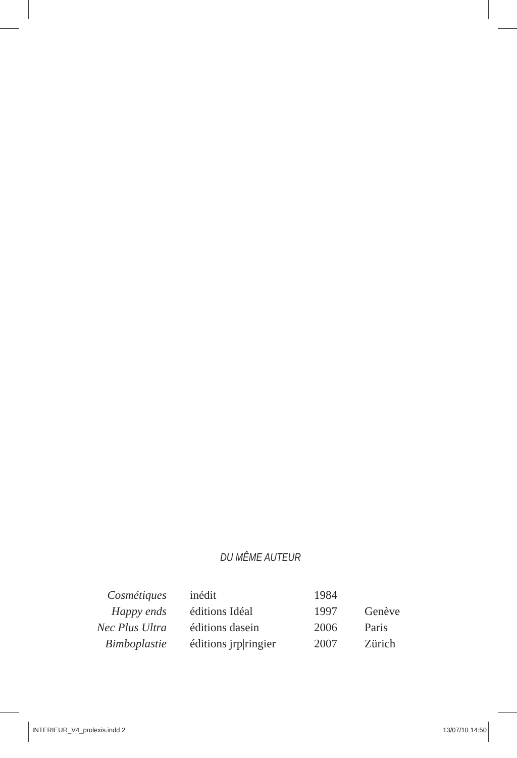DU MÊME AUTEUR
| Cosmétiques | inédit | 1984 | |
| Happy ends | éditions Idéal | 1997 | Genève |
| Nec Plus Ultra | éditions dasein | 2006 | Paris |
| Bimboplastie | éditions jrp/ringier | 2007 | Zürich |
INTERIEUR_V4_prolexis.indd 2 13/07/10 14:50